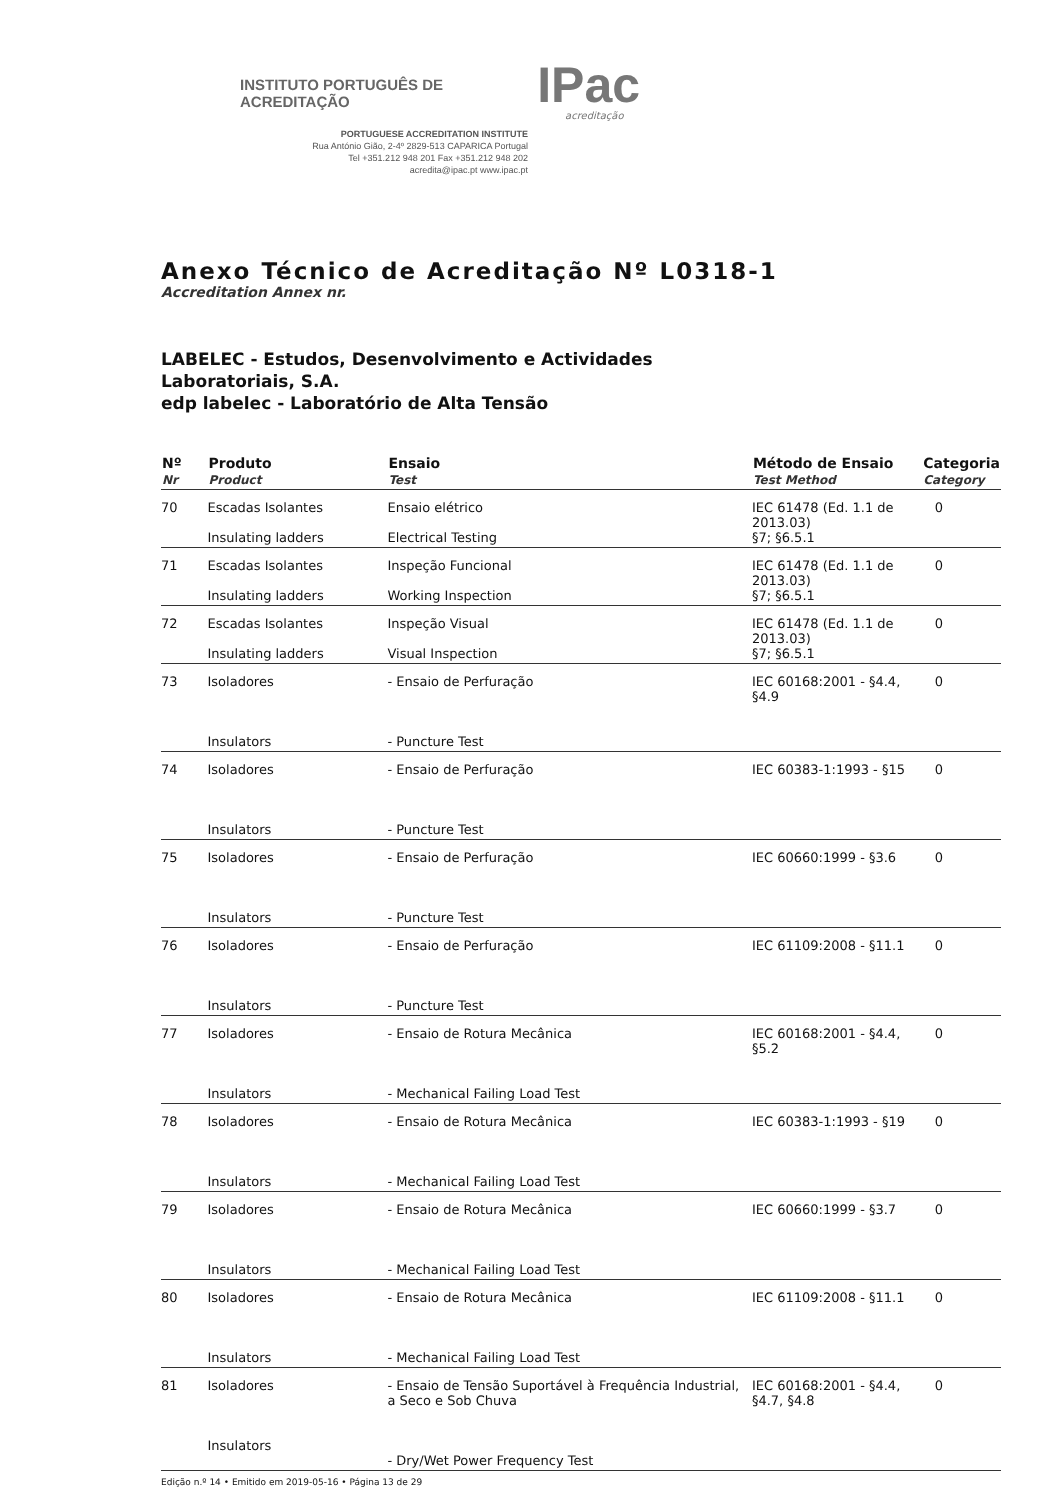INSTITUTO PORTUGUÊS DE ACREDITAÇÃO IPac
acreditação
PORTUGUESE ACCREDITATION INSTITUTE
Rua António Gião, 2-4º 2829-513 CAPARICA Portugal
Tel +351.212 948 201 Fax +351.212 948 202
acredita@ipac.pt www.ipac.pt
Anexo Técnico de Acreditação Nº L0318-1
Accreditation Annex nr.
LABELEC - Estudos, Desenvolvimento e Actividades
Laboratoriais, S.A.
edp labelec - Laboratório de Alta Tensão
| Nº Nr | Produto Product | Ensaio Test | Método de Ensaio Test Method | Categoria Category |
| --- | --- | --- | --- | --- |
| 70 | Escadas Isolantes Insulating ladders | Ensaio elétrico Electrical Testing | IEC 61478 (Ed. 1.1 de 2013.03) §7; §6.5.1 | 0 |
| 71 | Escadas Isolantes Insulating ladders | Inspeção Funcional Working Inspection | IEC 61478 (Ed. 1.1 de 2013.03) §7; §6.5.1 | 0 |
| 72 | Escadas Isolantes Insulating ladders | Inspeção Visual Visual Inspection | IEC 61478 (Ed. 1.1 de 2013.03) §7; §6.5.1 | 0 |
| 73 | Isoladores Insulators | - Ensaio de Perfuração - Puncture Test | IEC 60168:2001 - §4.4, §4.9 | 0 |
| 74 | Isoladores Insulators | - Ensaio de Perfuração - Puncture Test | IEC 60383-1:1993 - §15 | 0 |
| 75 | Isoladores Insulators | - Ensaio de Perfuração - Puncture Test | IEC 60660:1999 - §3.6 | 0 |
| 76 | Isoladores Insulators | - Ensaio de Perfuração - Puncture Test | IEC 61109:2008 - §11.1 | 0 |
| 77 | Isoladores Insulators | - Ensaio de Rotura Mecânica - Mechanical Failing Load Test | IEC 60168:2001 - §4.4, §5.2 | 0 |
| 78 | Isoladores Insulators | - Ensaio de Rotura Mecânica - Mechanical Failing Load Test | IEC 60383-1:1993 - §19 | 0 |
| 79 | Isoladores Insulators | - Ensaio de Rotura Mecânica - Mechanical Failing Load Test | IEC 60660:1999 - §3.7 | 0 |
| 80 | Isoladores Insulators | - Ensaio de Rotura Mecânica - Mechanical Failing Load Test | IEC 61109:2008 - §11.1 | 0 |
| 81 | Isoladores Insulators | - Ensaio de Tensão Suportável à Frequência Industrial, a Seco e Sob Chuva - Dry/Wet Power Frequency Test | IEC 60168:2001 - §4.4, §4.7, §4.8 | 0 |
Edição n.º 14 • Emitido em 2019-05-16 • Página 13 de 29